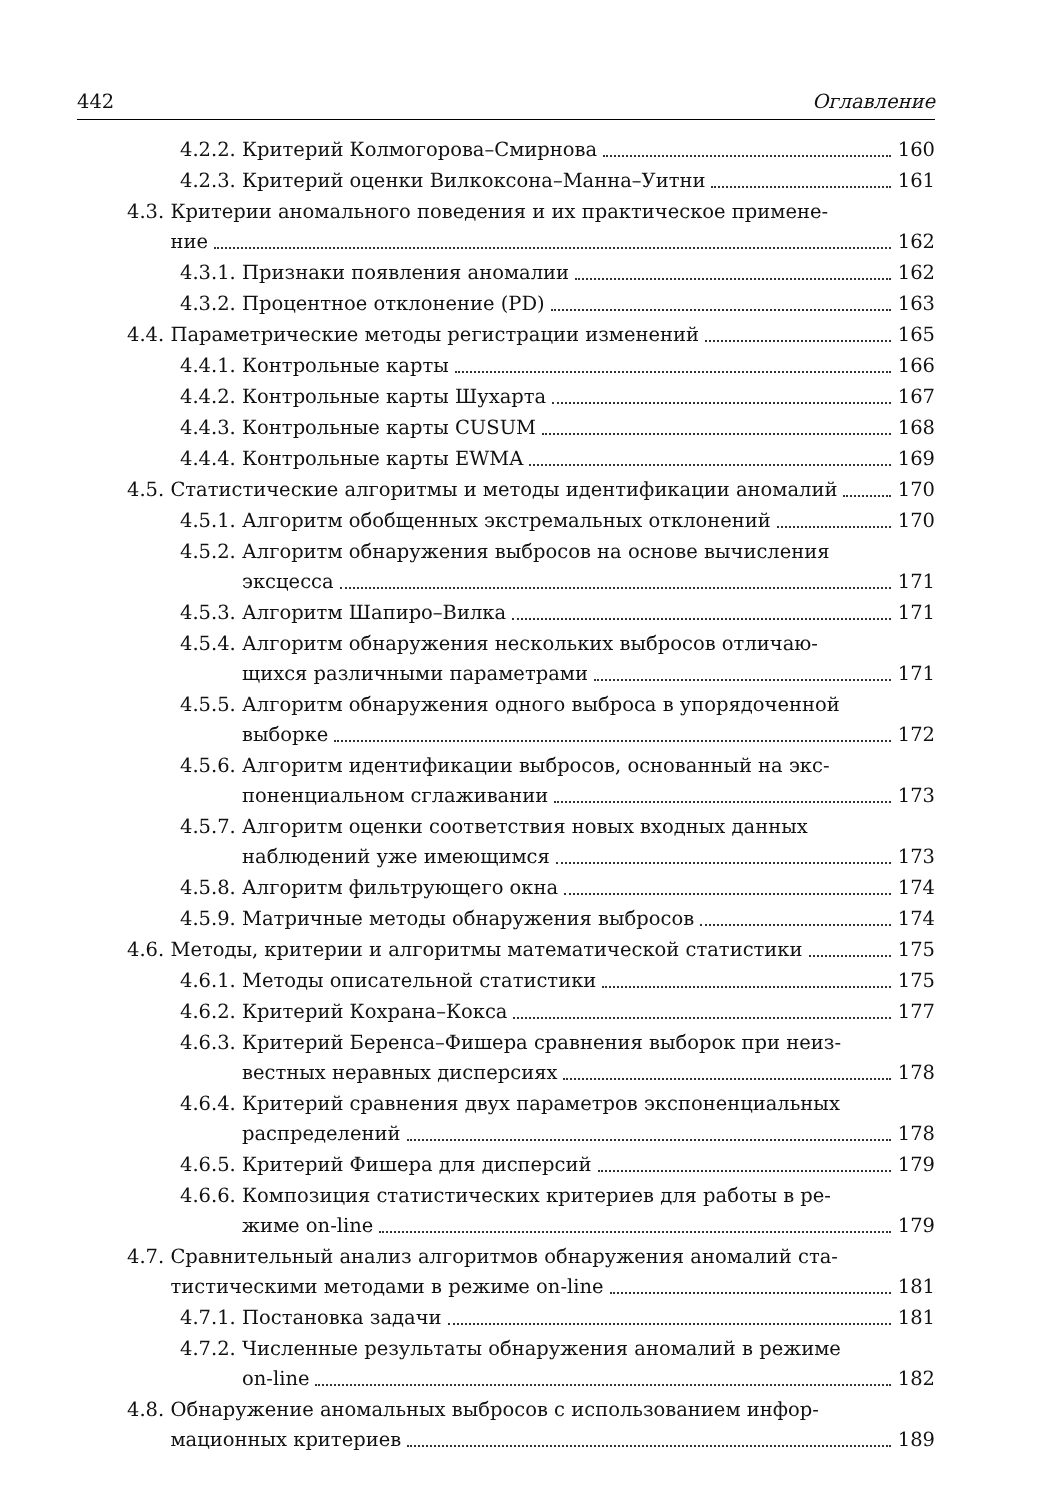442 Оглавление
4.2.2. Критерий Колмогорова–Смирнова 160
4.2.3. Критерий оценки Вилкоксона–Манна–Уитни 161
4.3. Критерии аномального поведения и их практическое примене-
ние 162
4.3.1. Признаки появления аномалии 162
4.3.2. Процентное отклонение (PD) 163
4.4. Параметрические методы регистрации изменений 165
4.4.1. Контрольные карты 166
4.4.2. Контрольные карты Шухарта 167
4.4.3. Контрольные карты CUSUM 168
4.4.4. Контрольные карты EWMA 169
4.5. Статистические алгоритмы и методы идентификации аномалий 170
4.5.1. Алгоритм обобщенных экстремальных отклонений 170
4.5.2. Алгоритм обнаружения выбросов на основе вычисления
эксцесса 171
4.5.3. Алгоритм Шапиро–Вилка 171
4.5.4. Алгоритм обнаружения нескольких выбросов отличаю-
щихся различными параметрами 171
4.5.5. Алгоритм обнаружения одного выброса в упорядоченной
выборке 172
4.5.6. Алгоритм идентификации выбросов, основанный на экс-
поненциальном сглаживании 173
4.5.7. Алгоритм оценки соответствия новых входных данных
наблюдений уже имеющимся 173
4.5.8. Алгоритм фильтрующего окна 174
4.5.9. Матричные методы обнаружения выбросов 174
4.6. Методы, критерии и алгоритмы математической статистики 175
4.6.1. Методы описательной статистики 175
4.6.2. Критерий Кохрана–Кокса 177
4.6.3. Критерий Беренса–Фишера сравнения выборок при неиз-
вестных неравных дисперсиях 178
4.6.4. Критерий сравнения двух параметров экспоненциальных
распределений 178
4.6.5. Критерий Фишера для дисперсий 179
4.6.6. Композиция статистических критериев для работы в ре-
жиме on-line 179
4.7. Сравнительный анализ алгоритмов обнаружения аномалий ста-
тистическими методами в режиме on-line 181
4.7.1. Постановка задачи 181
4.7.2. Численные результаты обнаружения аномалий в режиме
on-line 182
4.8. Обнаружение аномальных выбросов с использованием инфор-
мационных критериев 189